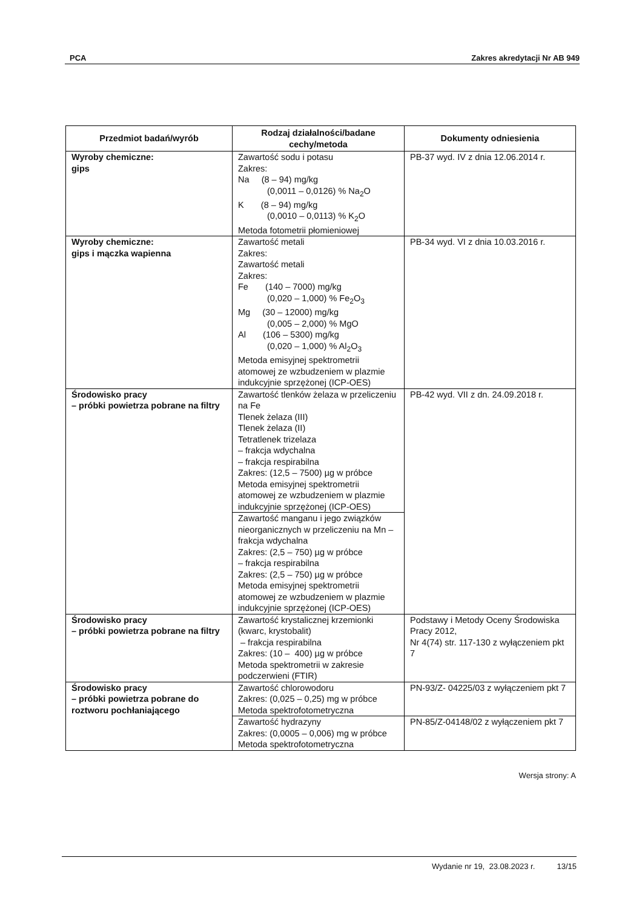PCA Zakres akredytacji Nr AB 949
| Przedmiot badań/wyrób | Rodzaj działalności/badane cechy/metoda | Dokumenty odniesienia |
| --- | --- | --- |
| Wyroby chemiczne: gips | Zawartość sodu i potasu Zakres: Na (8 – 94) mg/kg (0,0011 – 0,0126) % Na<sub>2</sub>O K (8 – 94) mg/kg (0,0010 – 0,0113) % K<sub>2</sub>O Metoda fotometrii płomieniowej | PB-37 wyd. IV z dnia 12.06.2014 r. |
| Wyroby chemiczne: gips i mączka wapienna | Zawartość metali Zakres: Zawartość metali Zakres: Fe (140 – 7000) mg/kg (0,020 – 1,000) % Fe<sub>2</sub>O<sub>3</sub> Mg (30 – 12000) mg/kg (0,005 – 2,000) % MgO Al (106 – 5300) mg/kg (0,020 – 1,000) % Al<sub>2</sub>O<sub>3</sub> Metoda emisyjnej spektrometrii atomowej ze wzbudzeniem w plazmie indukcyjnie sprzężonej (ICP-OES) | PB-34 wyd. VI z dnia 10.03.2016 r. |
| Środowisko pracy – próbki powietrza pobrane na filtry | Zawartość tlenków żelaza w przeliczeniu na Fe Tlenek żelaza (III) Tlenek żelaza (II) Tetratlenek trizelaza – frakcja wdychalna – frakcja respirabilna Zakres: (12,5 – 7500) µg w próbce Metoda emisyjnej spektrometrii atomowej ze wzbudzeniem w plazmie indukcyjnie sprzężonej (ICP-OES) | PB-42 wyd. VII z dn. 24.09.2018 r. |
| | Zawartość manganu i jego związków nieorganicznych w przeliczeniu na Mn – frakcja wdychalna Zakres: (2,5 – 750) µg w próbce – frakcja respirabilna Zakres: (2,5 – 750) µg w próbce Metoda emisyjnej spektrometrii atomowej ze wzbudzeniem w plazmie indukcyjnie sprzężonej (ICP-OES) | |
| Środowisko pracy – próbki powietrza pobrane na filtry | Zawartość krystalicznej krzemionki (kwarc, krystobalit) – frakcja respirabilna Zakres: (10 – 400) µg w próbce Metoda spektrometrii w zakresie podczerwieni (FTIR) | Podstawy i Metody Oceny Środowiska Pracy 2012, Nr 4(74) str. 117-130 z wyłączeniem pkt 7 |
| Środowisko pracy – próbki powietrza pobrane do roztworu pochłaniającego | Zawartość chlorowodoru Zakres: (0,025 – 0,25) mg w próbce Metoda spektrofotometryczna | PN-93/Z- 04225/03 z wyłączeniem pkt 7 |
| | Zawartość hydrazyny Zakres: (0,0005 – 0,006) mg w próbce Metoda spektrofotometryczna | PN-85/Z-04148/02 z wyłączeniem pkt 7 |
Wersja strony: A
Wydanie nr 19, 23.08.2023 r. 13/15